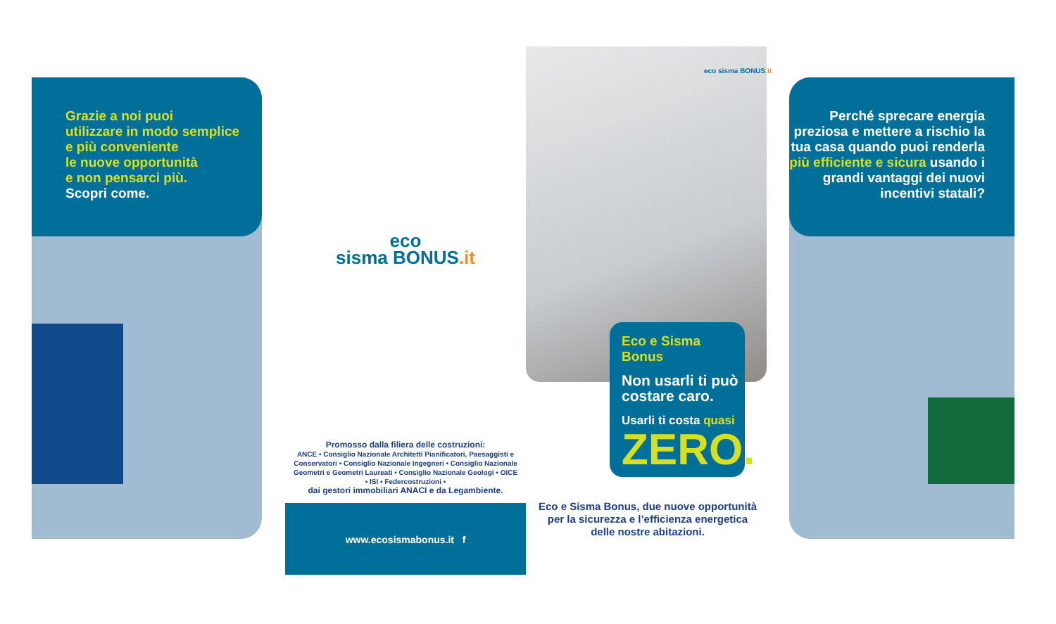Grazie a noi puoi
utilizzare in modo semplice
e più conveniente
le nuove opportunità
e non pensarci più.
Scopri come.
eco
sisma BONUS.it
Promosso dalla filiera delle costruzioni:
ANCE • Consiglio Nazionale Architetti Pianificatori, Paesaggisti e Conservatori • Consiglio Nazionale Ingegneri • Consiglio Nazionale Geometri e Geometri Laureati • Consiglio Nazionale Geologi • OICE • ISI • Federcostruzioni •
dai gestori immobiliari ANACI e da Legambiente.
www.ecosismabonus.it f
eco sisma BONUS.it
Eco e Sisma Bonus
Non usarli ti può
costare caro.
Usarli ti costa quasi
ZERO.
Eco e Sisma Bonus, due nuove opportunità per la sicurezza e l’efficienza energetica delle nostre abitazioni.
Perché sprecare energia preziosa e mettere a rischio la tua casa quando puoi renderla più efficiente e sicura usando i grandi vantaggi dei nuovi incentivi statali?